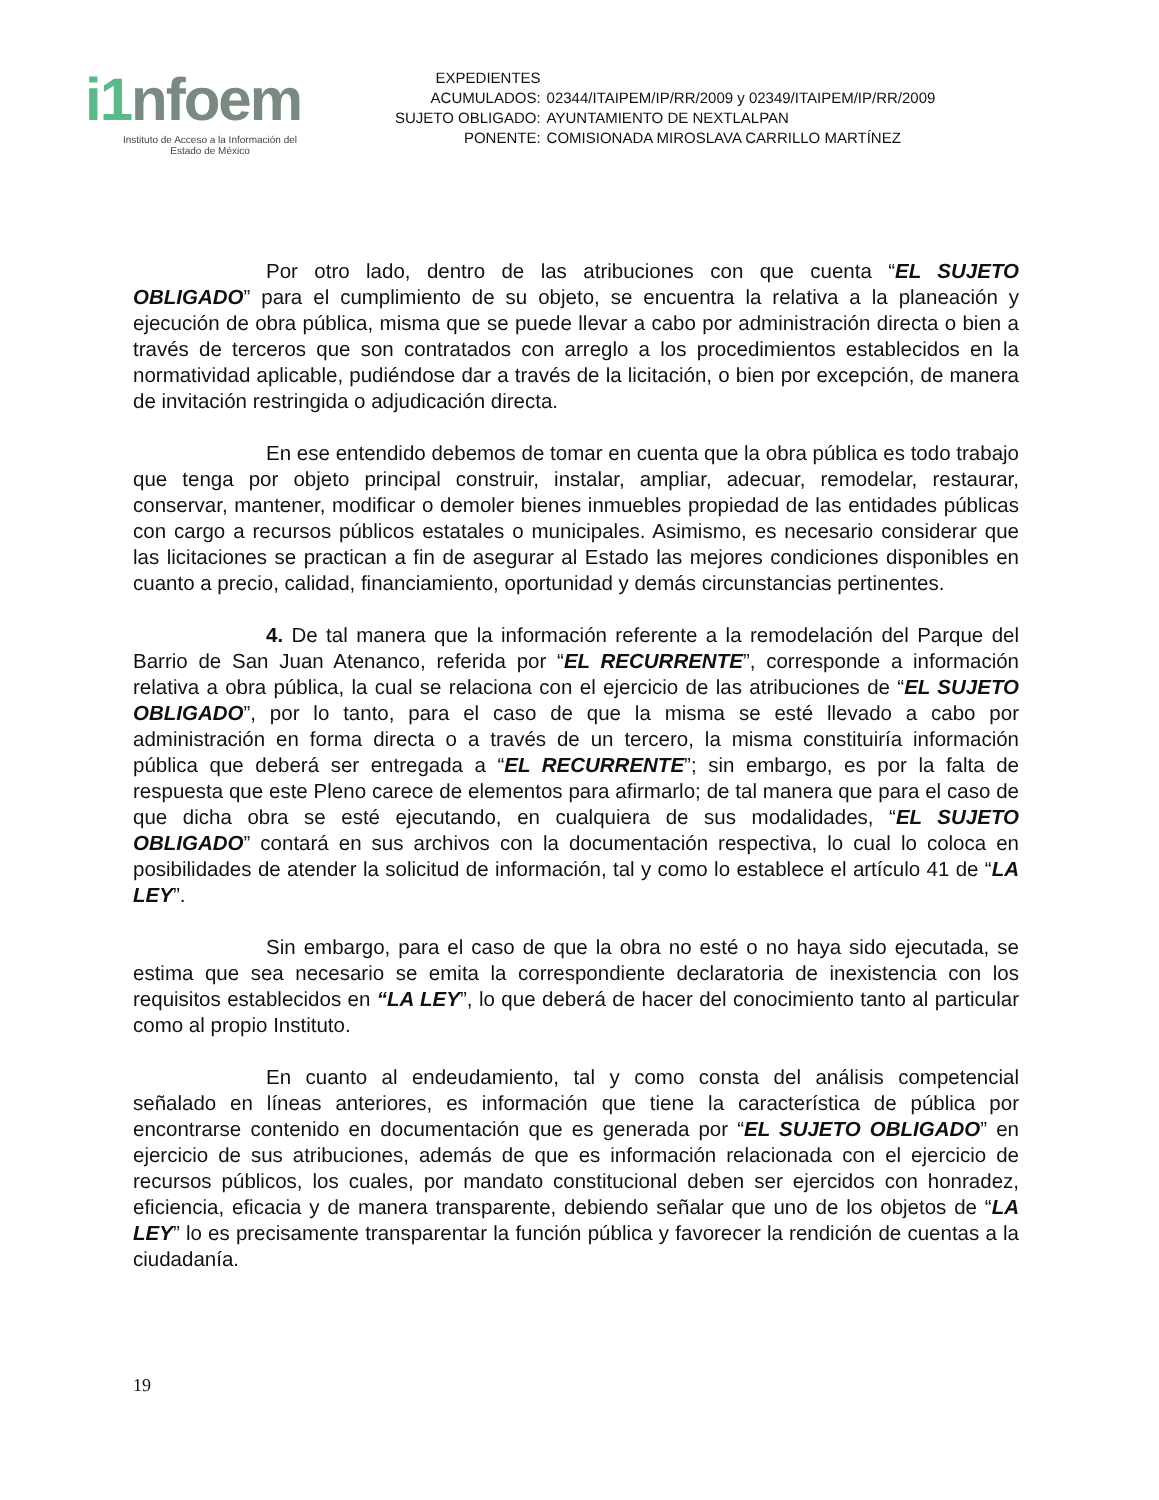i1nfoem
Instituto de Acceso a la Información del
Estado de México
| EXPEDIENTES | |
| ACUMULADOS: | 02344/ITAIPEM/IP/RR/2009 y 02349/ITAIPEM/IP/RR/2009 |
| SUJETO OBLIGADO: | AYUNTAMIENTO DE NEXTLALPAN |
| PONENTE: | COMISIONADA MIROSLAVA CARRILLO MARTÍNEZ |
Por otro lado, dentro de las atribuciones con que cuenta “EL SUJETO OBLIGADO” para el cumplimiento de su objeto, se encuentra la relativa a la planeación y ejecución de obra pública, misma que se puede llevar a cabo por administración directa o bien a través de terceros que son contratados con arreglo a los procedimientos establecidos en la normatividad aplicable, pudiéndose dar a través de la licitación, o bien por excepción, de manera de invitación restringida o adjudicación directa.
En ese entendido debemos de tomar en cuenta que la obra pública es todo trabajo que tenga por objeto principal construir, instalar, ampliar, adecuar, remodelar, restaurar, conservar, mantener, modificar o demoler bienes inmuebles propiedad de las entidades públicas con cargo a recursos públicos estatales o municipales. Asimismo, es necesario considerar que las licitaciones se practican a fin de asegurar al Estado las mejores condiciones disponibles en cuanto a precio, calidad, financiamiento, oportunidad y demás circunstancias pertinentes.
4. De tal manera que la información referente a la remodelación del Parque del Barrio de San Juan Atenanco, referida por “EL RECURRENTE”, corresponde a información relativa a obra pública, la cual se relaciona con el ejercicio de las atribuciones de “EL SUJETO OBLIGADO”, por lo tanto, para el caso de que la misma se esté llevado a cabo por administración en forma directa o a través de un tercero, la misma constituiría información pública que deberá ser entregada a “EL RECURRENTE”; sin embargo, es por la falta de respuesta que este Pleno carece de elementos para afirmarlo; de tal manera que para el caso de que dicha obra se esté ejecutando, en cualquiera de sus modalidades, “EL SUJETO OBLIGADO” contará en sus archivos con la documentación respectiva, lo cual lo coloca en posibilidades de atender la solicitud de información, tal y como lo establece el artículo 41 de “LA LEY”.
Sin embargo, para el caso de que la obra no esté o no haya sido ejecutada, se estima que sea necesario se emita la correspondiente declaratoria de inexistencia con los requisitos establecidos en “LA LEY”, lo que deberá de hacer del conocimiento tanto al particular como al propio Instituto.
En cuanto al endeudamiento, tal y como consta del análisis competencial señalado en líneas anteriores, es información que tiene la característica de pública por encontrarse contenido en documentación que es generada por “EL SUJETO OBLIGADO” en ejercicio de sus atribuciones, además de que es información relacionada con el ejercicio de recursos públicos, los cuales, por mandato constitucional deben ser ejercidos con honradez, eficiencia, eficacia y de manera transparente, debiendo señalar que uno de los objetos de “LA LEY” lo es precisamente transparentar la función pública y favorecer la rendición de cuentas a la ciudadanía.
19